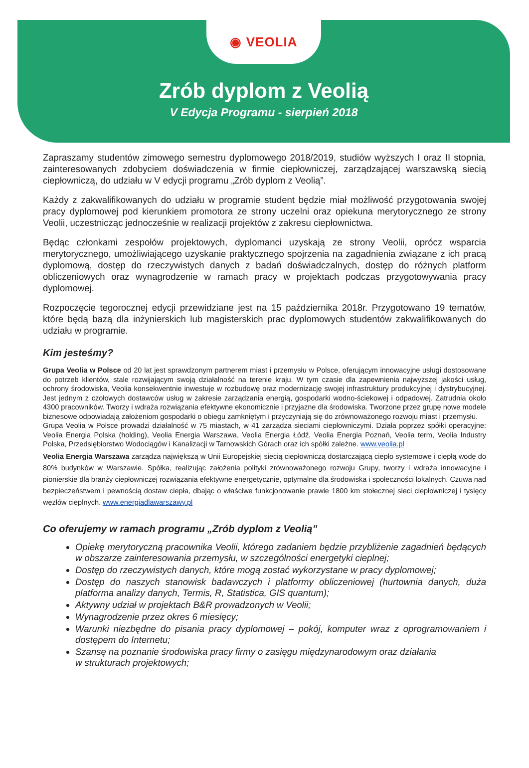◉ VEOLIA
Zrób dyplom z Veolią
V Edycja Programu - sierpień 2018
Zapraszamy studentów zimowego semestru dyplomowego 2018/2019, studiów wyższych I oraz II stopnia, zainteresowanych zdobyciem doświadczenia w firmie ciepłowniczej, zarządzającej warszawską siecią ciepłowniczą, do udziału w V edycji programu „Zrób dyplom z Veolią”.
Każdy z zakwalifikowanych do udziału w programie student będzie miał możliwość przygotowania swojej pracy dyplomowej pod kierunkiem promotora ze strony uczelni oraz opiekuna merytorycznego ze strony Veolii, uczestnicząc jednocześnie w realizacji projektów z zakresu ciepłownictwa.
Będąc członkami zespołów projektowych, dyplomanci uzyskają ze strony Veolii, oprócz wsparcia merytorycznego, umożliwiającego uzyskanie praktycznego spojrzenia na zagadnienia związane z ich pracą dyplomową, dostęp do rzeczywistych danych z badań doświadczalnych, dostęp do różnych platform obliczeniowych oraz wynagrodzenie w ramach pracy w projektach podczas przygotowywania pracy dyplomowej.
Rozpoczęcie tegorocznej edycji przewidziane jest na 15 października 2018r. Przygotowano 19 tematów, które będą bazą dla inżynierskich lub magisterskich prac dyplomowych studentów zakwalifikowanych do udziału w programie.
Kim jesteśmy?
Grupa Veolia w Polsce od 20 lat jest sprawdzonym partnerem miast i przemysłu w Polsce, oferującym innowacyjne usługi dostosowane do potrzeb klientów, stale rozwijającym swoją działalność na terenie kraju. W tym czasie dla zapewnienia najwyższej jakości usług, ochrony środowiska, Veolia konsekwentnie inwestuje w rozbudowę oraz modernizację swojej infrastruktury produkcyjnej i dystrybucyjnej. Jest jednym z czołowych dostawców usług w zakresie zarządzania energią, gospodarki wodno-ściekowej i odpadowej. Zatrudnia około 4300 pracowników. Tworzy i wdraża rozwiązania efektywne ekonomicznie i przyjazne dla środowiska. Tworzone przez grupę nowe modele biznesowe odpowiadają założeniom gospodarki o obiegu zamkniętym i przyczyniają się do zrównoważonego rozwoju miast i przemysłu.
Grupa Veolia w Polsce prowadzi działalność w 75 miastach, w 41 zarządza sieciami ciepłowniczymi. Działa poprzez spółki operacyjne: Veolia Energia Polska (holding), Veolia Energia Warszawa, Veolia Energia Łódź, Veolia Energia Poznań, Veolia term, Veolia Industry Polska, Przedsiębiorstwo Wodociągów i Kanalizacji w Tarnowskich Górach oraz ich spółki zależne. www.veolia.pl
Veolia Energia Warszawa zarządza największą w Unii Europejskiej siecią ciepłowniczą dostarczającą ciepło systemowe i ciepłą wodę do 80% budynków w Warszawie. Spółka, realizując założenia polityki zrównoważonego rozwoju Grupy, tworzy i wdraża innowacyjne i pionierskie dla branży ciepłowniczej rozwiązania efektywne energetycznie, optymalne dla środowiska i społeczności lokalnych. Czuwa nad bezpieczeństwem i pewnością dostaw ciepła, dbając o właściwe funkcjonowanie prawie 1800 km stołecznej sieci ciepłowniczej i tysięcy węzłów cieplnych. www.energiadlawarszawy.pl
Co oferujemy w ramach programu „Zrób dyplom z Veolią”
Opiekę merytoryczną pracownika Veolii, którego zadaniem będzie przybliżenie zagadnień będących w obszarze zainteresowania przemysłu, w szczególności energetyki cieplnej;
Dostęp do rzeczywistych danych, które mogą zostać wykorzystane w pracy dyplomowej;
Dostęp do naszych stanowisk badawczych i platformy obliczeniowej (hurtownia danych, duża platforma analizy danych, Termis, R, Statistica, GIS quantum);
Aktywny udział w projektach B&R prowadzonych w Veolii;
Wynagrodzenie przez okres 6 miesięcy;
Warunki niezbędne do pisania pracy dyplomowej – pokój, komputer wraz z oprogramowaniem i dostępem do Internetu;
Szansę na poznanie środowiska pracy firmy o zasięgu międzynarodowym oraz działania
w strukturach projektowych;